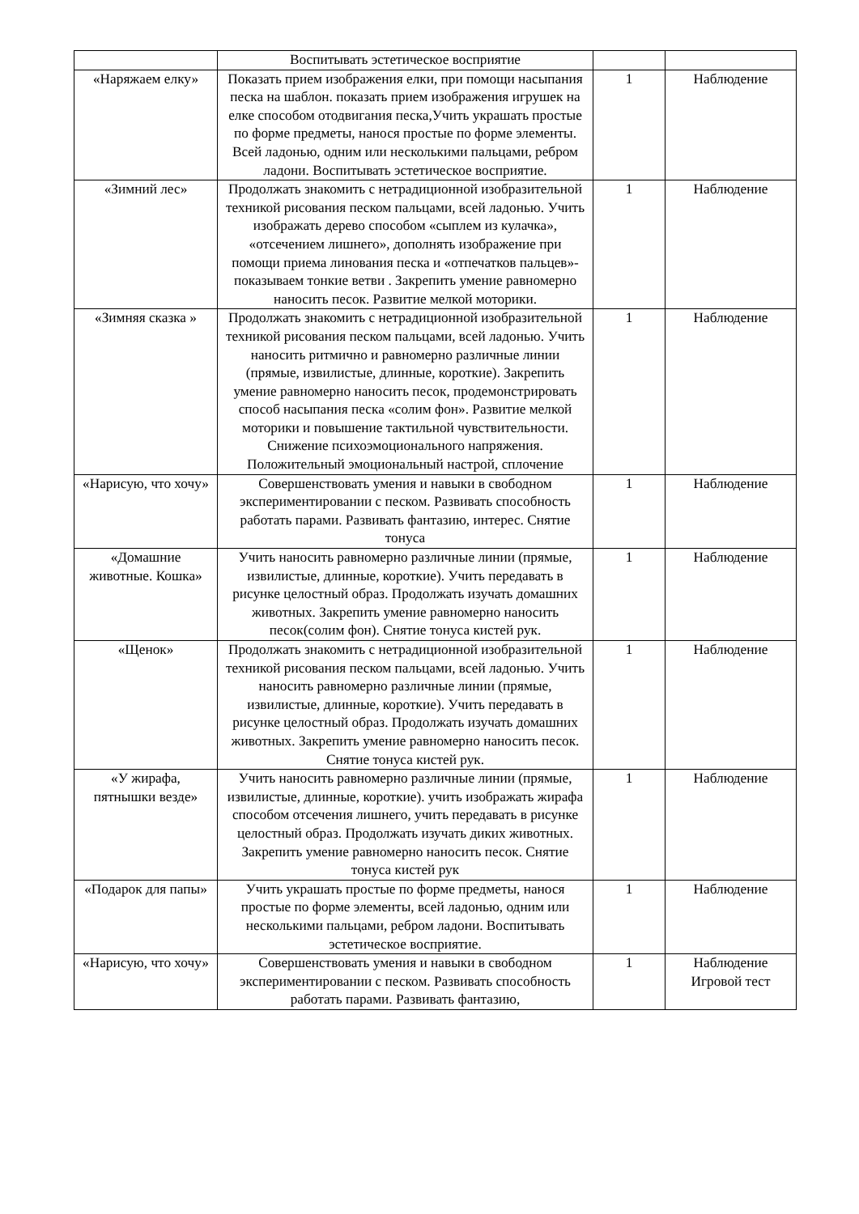| | Воспитывать эстетическое восприятие | | |
| «Наряжаем елку» | Показать прием изображения елки, при помощи насыпания песка на шаблон. показать прием изображения игрушек на елке способом отодвигания песка,Учить украшать простые по форме предметы, нанося простые по форме элементы. Всей ладонью, одним или несколькими пальцами, ребром ладони. Воспитывать эстетическое восприятие. | 1 | Наблюдение |
| «Зимний лес» | Продолжать знакомить с нетрадиционной изобразительной техникой рисования песком пальцами, всей ладонью. Учить изображать дерево способом «сыплем из кулачка», «отсечением лишнего», дополнять изображение при помощи приема линования песка и «отпечатков пальцев»- показываем тонкие ветви . Закрепить умение равномерно наносить песок. Развитие мелкой моторики. | 1 | Наблюдение |
| «Зимняя сказка » | Продолжать знакомить с нетрадиционной изобразительной техникой рисования песком пальцами, всей ладонью. Учить наносить ритмично и равномерно различные линии (прямые, извилистые, длинные, короткие). Закрепить умение равномерно наносить песок, продемонстрировать способ насыпания песка «солим фон». Развитие мелкой моторики и повышение тактильной чувствительности. Снижение психоэмоционального напряжения. Положительный эмоциональный настрой, сплочение | 1 | Наблюдение |
| «Нарисую, что хочу» | Совершенствовать умения и навыки в свободном экспериментировании с песком. Развивать способность работать парами. Развивать фантазию, интерес. Снятие тонуса | 1 | Наблюдение |
| «Домашние животные. Кошка» | Учить наносить равномерно различные линии (прямые, извилистые, длинные, короткие). Учить передавать в рисунке целостный образ. Продолжать изучать домашних животных. Закрепить умение равномерно наносить песок(солим фон). Снятие тонуса кистей рук. | 1 | Наблюдение |
| «Щенок» | Продолжать знакомить с нетрадиционной изобразительной техникой рисования песком пальцами, всей ладонью. Учить наносить равномерно различные линии (прямые, извилистые, длинные, короткие). Учить передавать в рисунке целостный образ. Продолжать изучать домашних животных. Закрепить умение равномерно наносить песок. Снятие тонуса кистей рук. | 1 | Наблюдение |
| «У жирафа, пятнышки везде» | Учить наносить равномерно различные линии (прямые, извилистые, длинные, короткие). учить изображать жирафа способом отсечения лишнего, учить передавать в рисунке целостный образ. Продолжать изучать диких животных. Закрепить умение равномерно наносить песок. Снятие тонуса кистей рук | 1 | Наблюдение |
| «Подарок для папы» | Учить украшать простые по форме предметы, нанося простые по форме элементы, всей ладонью, одним или несколькими пальцами, ребром ладони. Воспитывать эстетическое восприятие. | 1 | Наблюдение |
| «Нарисую, что хочу» | Совершенствовать умения и навыки в свободном экспериментировании с песком. Развивать способность работать парами. Развивать фантазию, | 1 | Наблюдение Игровой тест |